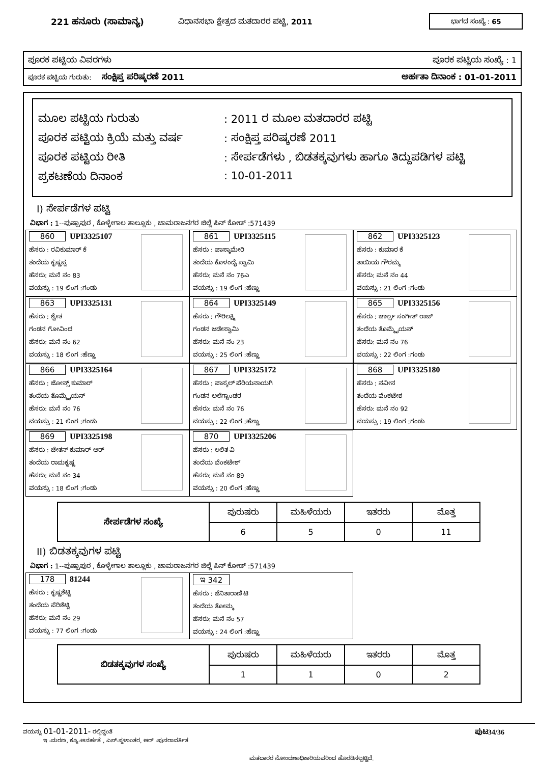221 ಹನೂರು (ಸಾಮಾನ್ಯ) ವಿಧಾನಸಭಾ ಕ್ಷೇತ್ರದ ಮತದಾರರ ಪಟ್ಟಿ, 2011 ಭಾಗದ ಸಂಖ್ಯೆ : 65
ಪೂರಕ ಪಟ್ಟಿಯ ವಿವರಗಳು ಪೂರಕ ಪಟ್ಟಿಯ ಸಂಖ್ಯೆ : 1
ಪೂರಕ ಪಟ್ಟಿಯ ಗುರುತು: ಸಂಕ್ಷಿಪ್ತ ಪರಿಷ್ಕರಣೆ 2011 ಅರ್ಹತಾ ದಿನಾಂಕ : 01-01-2011
ಮೂಲ ಪಟ್ಟಿಯ ಗುರುತು: 2011 ರ ಮೂಲ ಮತದಾರರ ಪಟ್ಟಿ
ಪೂರಕ ಪಟ್ಟಿಯ ಕ್ರಿಯೆ ಮತ್ತು ವರ್ಷ: ಸಂಕ್ಷಿಪ್ತ ಪರಿಷ್ಕರಣೆ 2011
ಪೂರಕ ಪಟ್ಟಿಯ ರೀತಿ: ಸೇರ್ಪಡೆಗಳು , ಬಿಡತಕ್ಕವುಗಳು ಹಾಗೂ ತಿದ್ದುಪಡಿಗಳ ಪಟ್ಟಿ
ಪ್ರಕಟಣೆಯ ದಿನಾಂಕ: 10-01-2011
I) ಸೇರ್ಪಡೆಗಳ ಪಟ್ಟಿ
ವಿಭಾಗ : 1--ಪುಷ್ಪಾಪುರ , ಕೊಳ್ಳೇಗಾಲ ತಾಲ್ಲೂಕು , ಚಾಮರಾಜನಗರ ಜಿಲ್ಲೆ ಪಿನ್ ಕೋಡ್ :571439
860 UPI3325107
ಹೆಸರು : ರವಿಕುಮಾರ್ ಕೆ
ತಂದೆಯ ಕೃಷ್ಣಪ್ಪ
ಹೆಸರು: ಮನೆ ನಂ 83
ವಯಸ್ಸು : 19 ಲಿಂಗ :ಗಂಡು
861 UPI3325115
ಹೆಸರು : ಪಾಸ್ಕಾಮೇರಿ
ತಂದೆಯ ಕೊಳಂದೈ ಸ್ವಾಮಿ
ಹೆಸರು: ಮನೆ ನಂ 76ಎ
ವಯಸ್ಸು : 19 ಲಿಂಗ :ಹೆಣ್ಣು
862 UPI3325123
ಹೆಸರು : ಕುಮಾರ ಕೆ
ತಾಯಿಯ ಗೌರಮ್ಮ
ಹೆಸರು: ಮನೆ ನಂ 44
ವಯಸ್ಸು : 21 ಲಿಂಗ :ಗಂಡು
863 UPI3325131
ಹೆಸರು : ಶ್ವೇತ
ಗಂಡನ ಗೋವಿಂದ
ಹೆಸರು: ಮನೆ ನಂ 62
ವಯಸ್ಸು : 18 ಲಿಂಗ :ಹೆಣ್ಣು
864 UPI3325149
ಹೆಸರು : ಗೌರಿಲಕ್ಷ್ಮಿ
ಗಂಡನ ಜಡೇಸ್ವಾಮಿ
ಹೆಸರು: ಮನೆ ನಂ 23
ವಯಸ್ಸು : 25 ಲಿಂಗ :ಹೆಣ್ಣು
865 UPI3325156
ಹೆಸರು : ಚಾರ್ಲ್ಸ ಸಂಗೀತ್ ರಾಜ್
ತಂದೆಯ ತೊಮ್ಮೈಯನ್
ಹೆಸರು: ಮನೆ ನಂ 76
ವಯಸ್ಸು : 22 ಲಿಂಗ :ಗಂಡು
866 UPI3325164
ಹೆಸರು : ಜೋನ್ಸ್ ಕುಮಾರ್
ತಂದೆಯ ತೊಮ್ಮೈಯನ್
ಹೆಸರು: ಮನೆ ನಂ 76
ವಯಸ್ಸು : 21 ಲಿಂಗ :ಗಂಡು
867 UPI3325172
ಹೆಸರು : ಪಾಸ್ಕಲ್ ಪೆರಿಯನಾಯಗಿ
ಗಂಡನ ಅಲೆಗ್ಸಾಂಡರ
ಹೆಸರು: ಮನೆ ನಂ 76
ವಯಸ್ಸು : 22 ಲಿಂಗ :ಹೆಣ್ಣು
868 UPI3325180
ಹೆಸರು : ನವೀನ
ತಂದೆಯ ವೆಂಕಟೇಶ
ಹೆಸರು: ಮನೆ ನಂ 92
ವಯಸ್ಸು : 19 ಲಿಂಗ :ಗಂಡು
869 UPI3325198
ಹೆಸರು : ಚೇತನ್ ಕುಮಾರ್ ಆರ್
ತಂದೆಯ ರಾಮಕೃಷ್ಣ
ಹೆಸರು: ಮನೆ ನಂ 34
ವಯಸ್ಸು : 18 ಲಿಂಗ :ಗಂಡು
870 UPI3325206
ಹೆಸರು : ಲಲಿತ ವಿ
ತಂದೆಯ ವೆಂಕಟೇಶ್
ಹೆಸರು: ಮನೆ ನಂ 89
ವಯಸ್ಸು : 20 ಲಿಂಗ :ಹೆಣ್ಣು
| ಸೇರ್ಪಡೆಗಳ ಸಂಖ್ಯೆ | ಪುರುಷರು | ಮಹಿಳೆಯರು | ಇತರರು | ಮೊತ್ತ |
| | 6 | 5 | 0 | 11 |
II) ಬಿಡತಕ್ಕವುಗಳ ಪಟ್ಟಿ
ವಿಭಾಗ : 1--ಪುಷ್ಪಾಪುರ , ಕೊಳ್ಳೇಗಾಲ ತಾಲ್ಲೂಕು , ಚಾಮರಾಜನಗರ ಜಿಲ್ಲೆ ಪಿನ್ ಕೋಡ್ :571439
178 81244
ಹೆಸರು : ಕೃಷ್ಣಶೆಟ್ಟಿ
ತಂದೆಯ ಪೆರಿಶೆಟ್ಟಿ
ಹೆಸರು: ಮನೆ ನಂ 29
ವಯಸ್ಸು : 77 ಲಿಂಗ :ಗಂಡು
ಇ 342
ಹೆಸರು : ಜೆನಿತಾರಾಣಿ ಟಿ
ತಂದೆಯ ತೋಮ್ಮ
ಹೆಸರು: ಮನೆ ನಂ 57
ವಯಸ್ಸು : 24 ಲಿಂಗ :ಹೆಣ್ಣು
| ಬಿಡತಕ್ಕವುಗಳ ಸಂಖ್ಯೆ | ಪುರುಷರು | ಮಹಿಳೆಯರು | ಇತರರು | ಮೊತ್ತ |
| | 1 | 1 | 0 | 2 |
ವಯಸ್ಸು 01-01-2011- ರಲ್ಲಿದ್ದಂತೆ ಪುಟ34/36
ಇ -ಮರಣ, ಕ್ಯೂ-ಅನರ್ಹತೆ , ಎಸ್-ಸ್ಥಳಾಂತರ, ಆರ್ -ಪುನರಾವರ್ತಿತ
ಮತದಾರರ ನೋಂದಣಾಧಿಕಾರಿಯವರಿಂದ ಹೊರಡಿಸಲ್ಪಟ್ಟಿದೆ.